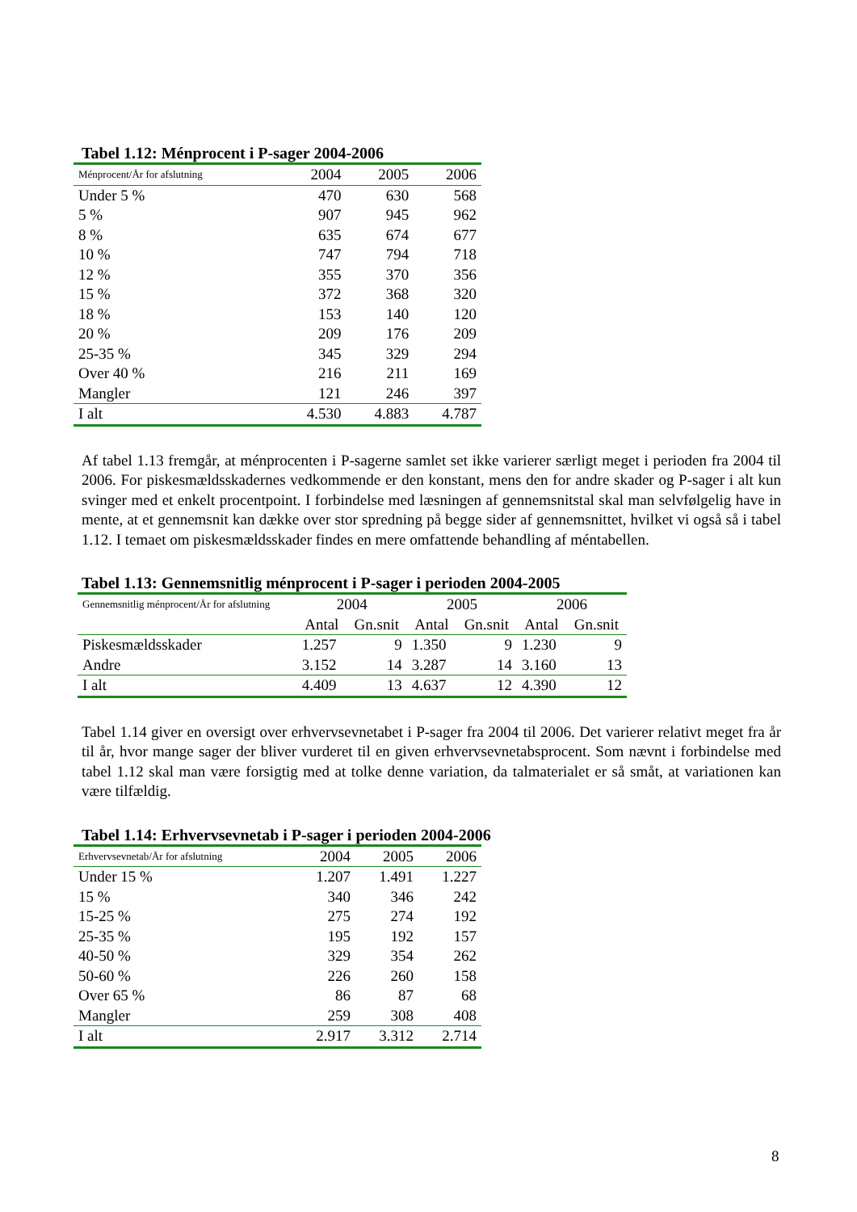Tabel 1.12: Ménprocent i P-sager 2004-2006
| Ménprocent/År for afslutning | 2004 | 2005 | 2006 |
| --- | --- | --- | --- |
| Under 5 % | 470 | 630 | 568 |
| 5 % | 907 | 945 | 962 |
| 8 % | 635 | 674 | 677 |
| 10 % | 747 | 794 | 718 |
| 12 % | 355 | 370 | 356 |
| 15 % | 372 | 368 | 320 |
| 18 % | 153 | 140 | 120 |
| 20 % | 209 | 176 | 209 |
| 25-35 % | 345 | 329 | 294 |
| Over 40 % | 216 | 211 | 169 |
| Mangler | 121 | 246 | 397 |
| I alt | 4.530 | 4.883 | 4.787 |
Af tabel 1.13 fremgår, at ménprocenten i P-sagerne samlet set ikke varierer særligt meget i perioden fra 2004 til 2006. For piskesmældsskadernes vedkommende er den konstant, mens den for andre skader og P-sager i alt kun svinger med et enkelt procentpoint. I forbindelse med læsningen af gennemsnitstal skal man selvfølgelig have in mente, at et gennemsnit kan dække over stor spredning på begge sider af gennemsnittet, hvilket vi også så i tabel 1.12. I temaet om piskesmældsskader findes en mere omfattende behandling af méntabellen.
Tabel 1.13: Gennemsnitlig ménprocent i P-sager i perioden 2004-2005
| Gennemsnitlig ménprocent/År for afslutning | 2004 | | 2005 | | 2006 | |
| --- | --- | --- | --- | --- | --- | --- |
| | Antal | Gn.snit | Antal | Gn.snit | Antal | Gn.snit |
| Piskesmældsskader | 1.257 | 9 | 1.350 | 9 | 1.230 | 9 |
| Andre | 3.152 | 14 | 3.287 | 14 | 3.160 | 13 |
| I alt | 4.409 | 13 | 4.637 | 12 | 4.390 | 12 |
Tabel 1.14 giver en oversigt over erhvervsevnetabet i P-sager fra 2004 til 2006. Det varierer relativt meget fra år til år, hvor mange sager der bliver vurderet til en given erhvervsevnetabsprocent. Som nævnt i forbindelse med tabel 1.12 skal man være forsigtig med at tolke denne variation, da talmaterialet er så småt, at variationen kan være tilfældig.
Tabel 1.14: Erhvervsevnetab i P-sager i perioden 2004-2006
| Erhvervsevnetab/År for afslutning | 2004 | 2005 | 2006 |
| --- | --- | --- | --- |
| Under 15 % | 1.207 | 1.491 | 1.227 |
| 15 % | 340 | 346 | 242 |
| 15-25 % | 275 | 274 | 192 |
| 25-35 % | 195 | 192 | 157 |
| 40-50 % | 329 | 354 | 262 |
| 50-60 % | 226 | 260 | 158 |
| Over 65 % | 86 | 87 | 68 |
| Mangler | 259 | 308 | 408 |
| I alt | 2.917 | 3.312 | 2.714 |
8